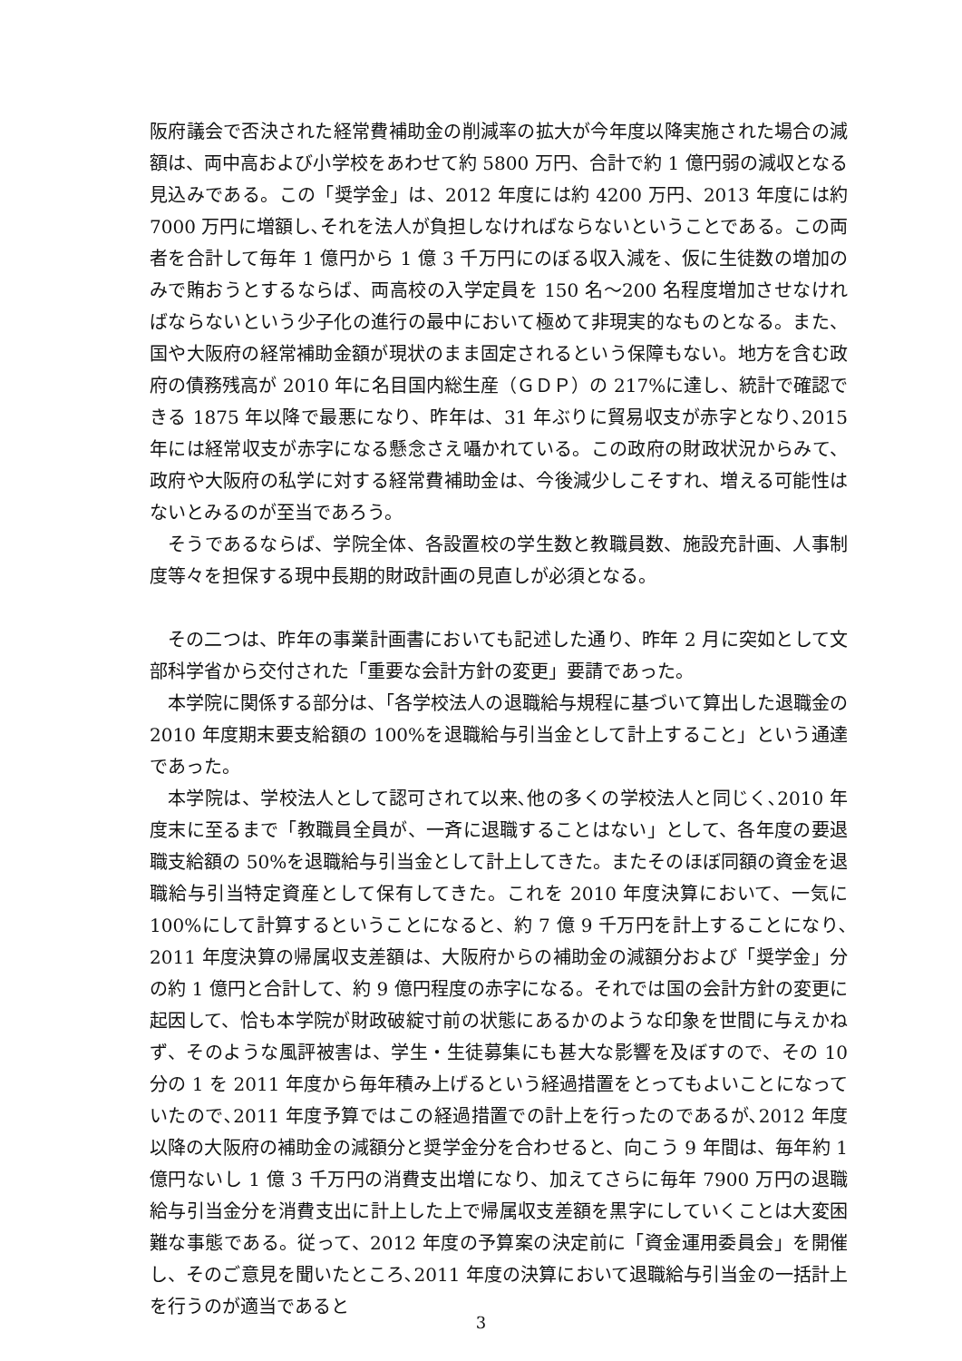阪府議会で否決された経常費補助金の削減率の拡大が今年度以降実施された場合の減額は、両中高および小学校をあわせて約 5800 万円、合計で約 1 億円弱の減収となる見込みである。この「奨学金」は、2012 年度には約 4200 万円、2013 年度には約 7000 万円に増額し､それを法人が負担しなければならないということである。この両者を合計して毎年 1 億円から 1 億 3 千万円にのぼる収入減を、仮に生徒数の増加のみで賄おうとするならば、両高校の入学定員を 150 名～200 名程度増加させなければならないという少子化の進行の最中において極めて非現実的なものとなる。また、国や大阪府の経常補助金額が現状のまま固定されるという保障もない。地方を含む政府の債務残高が 2010 年に名目国内総生産（ＧＤＰ）の 217%に達し、統計で確認できる 1875 年以降で最悪になり、昨年は、31 年ぶりに貿易収支が赤字となり､2015 年には経常収支が赤字になる懸念さえ囁かれている。この政府の財政状況からみて、政府や大阪府の私学に対する経常費補助金は、今後減少しこそすれ、増える可能性はないとみるのが至当であろう。
そうであるならば、学院全体、各設置校の学生数と教職員数、施設充計画、人事制度等々を担保する現中長期的財政計画の見直しが必須となる。
その二つは、昨年の事業計画書においても記述した通り、昨年 2 月に突如として文部科学省から交付された「重要な会計方針の変更」要請であった。
本学院に関係する部分は、「各学校法人の退職給与規程に基づいて算出した退職金の 2010 年度期末要支給額の 100%を退職給与引当金として計上すること」という通達であった。
本学院は、学校法人として認可されて以来､他の多くの学校法人と同じく､2010 年度末に至るまで「教職員全員が、一斉に退職することはない」として、各年度の要退職支給額の 50%を退職給与引当金として計上してきた。またそのほぼ同額の資金を退職給与引当特定資産として保有してきた。これを 2010 年度決算において、一気に 100%にして計算するということになると、約 7 億 9 千万円を計上することになり､2011 年度決算の帰属収支差額は、大阪府からの補助金の減額分および「奨学金」分の約 1 億円と合計して、約 9 億円程度の赤字になる。それでは国の会計方針の変更に起因して、恰も本学院が財政破綻寸前の状態にあるかのような印象を世間に与えかねず、そのような風評被害は、学生・生徒募集にも甚大な影響を及ぼすので、その 10 分の 1 を 2011 年度から毎年積み上げるという経過措置をとってもよいことになっていたので､2011 年度予算ではこの経過措置での計上を行ったのであるが､2012 年度以降の大阪府の補助金の減額分と奨学金分を合わせると、向こう 9 年間は、毎年約 1 億円ないし 1 億 3 千万円の消費支出増になり、加えてさらに毎年 7900 万円の退職給与引当金分を消費支出に計上した上で帰属収支差額を黒字にしていくことは大変困難な事態である。従って、2012 年度の予算案の決定前に「資金運用委員会」を開催し、そのご意見を聞いたところ､2011 年度の決算において退職給与引当金の一括計上を行うのが適当であると
3